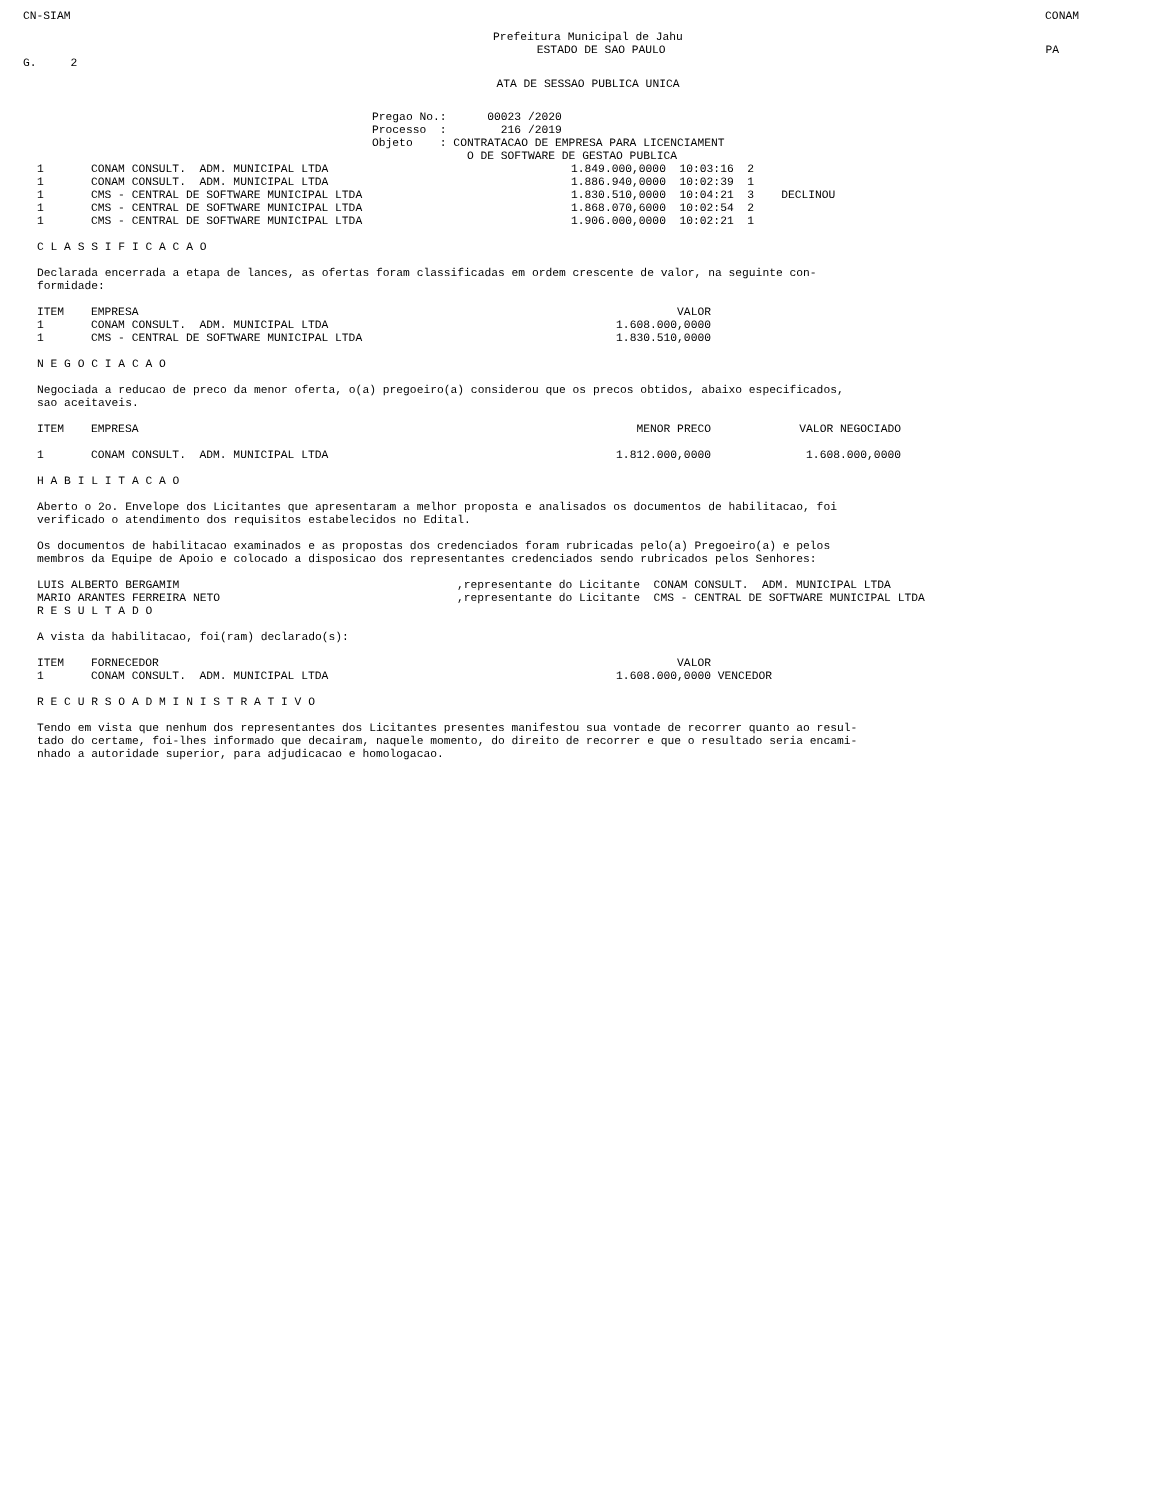CN-SIAM CONAM
Prefeitura Municipal de Jahu
ESTADO DE SAO PAULO PA
G. 2
ATA DE SESSAO PUBLICA UNICA
Pregao No.: 00023 /2020 Processo : 216 /2019 Objeto : CONTRATACAO DE EMPRESA PARA LICENCIAMENT O DE SOFTWARE DE GESTAO PUBLICA
| 1 | CONAM CONSULT. ADM. MUNICIPAL LTDA | 1.849.000,0000 10:03:16 2 |
| 1 | CONAM CONSULT. ADM. MUNICIPAL LTDA | 1.886.940,0000 10:02:39 1 |
| 1 | CMS - CENTRAL DE SOFTWARE MUNICIPAL LTDA | 1.830.510,0000 10:04:21 3 DECLINOU |
| 1 | CMS - CENTRAL DE SOFTWARE MUNICIPAL LTDA | 1.868.070,6000 10:02:54 2 |
| 1 | CMS - CENTRAL DE SOFTWARE MUNICIPAL LTDA | 1.906.000,0000 10:02:21 1 |
C L A S S I F I C A C A O
Declarada encerrada a etapa de lances, as ofertas foram classificadas em ordem crescente de valor, na seguinte con-
formidade:
| ITEM | EMPRESA | VALOR |
| 1 | CONAM CONSULT. ADM. MUNICIPAL LTDA | 1.608.000,0000 |
| 1 | CMS - CENTRAL DE SOFTWARE MUNICIPAL LTDA | 1.830.510,0000 |
N E G O C I A C A O
Negociada a reducao de preco da menor oferta, o(a) pregoeiro(a) considerou que os precos obtidos, abaixo especificados,
sao aceitaveis.
| ITEM | EMPRESA | MENOR PRECO | VALOR NEGOCIADO |
| 1 | CONAM CONSULT. ADM. MUNICIPAL LTDA | 1.812.000,0000 | 1.608.000,0000 |
H A B I L I T A C A O
Aberto o 2o. Envelope dos Licitantes que apresentaram a melhor proposta e analisados os documentos de habilitacao, foi
verificado o atendimento dos requisitos estabelecidos no Edital.
Os documentos de habilitacao examinados e as propostas dos credenciados foram rubricadas pelo(a) Pregoeiro(a) e pelos
membros da Equipe de Apoio e colocado a disposicao dos representantes credenciados sendo rubricados pelos Senhores:
| LUIS ALBERTO BERGAMIM | ,representante do Licitante CONAM CONSULT. ADM. MUNICIPAL LTDA |
| MARIO ARANTES FERREIRA NETO | ,representante do Licitante CMS - CENTRAL DE SOFTWARE MUNICIPAL LTDA |
R E S U L T A D O
A vista da habilitacao, foi(ram) declarado(s):
| ITEM | FORNECEDOR | VALOR | |
| 1 | CONAM CONSULT. ADM. MUNICIPAL LTDA | 1.608.000,0000 | VENCEDOR |
R E C U R S O A D M I N I S T R A T I V O
Tendo em vista que nenhum dos representantes dos Licitantes presentes manifestou sua vontade de recorrer quanto ao resul-
tado do certame, foi-lhes informado que decairam, naquele momento, do direito de recorrer e que o resultado seria encami-
nhado a autoridade superior, para adjudicacao e homologacao.